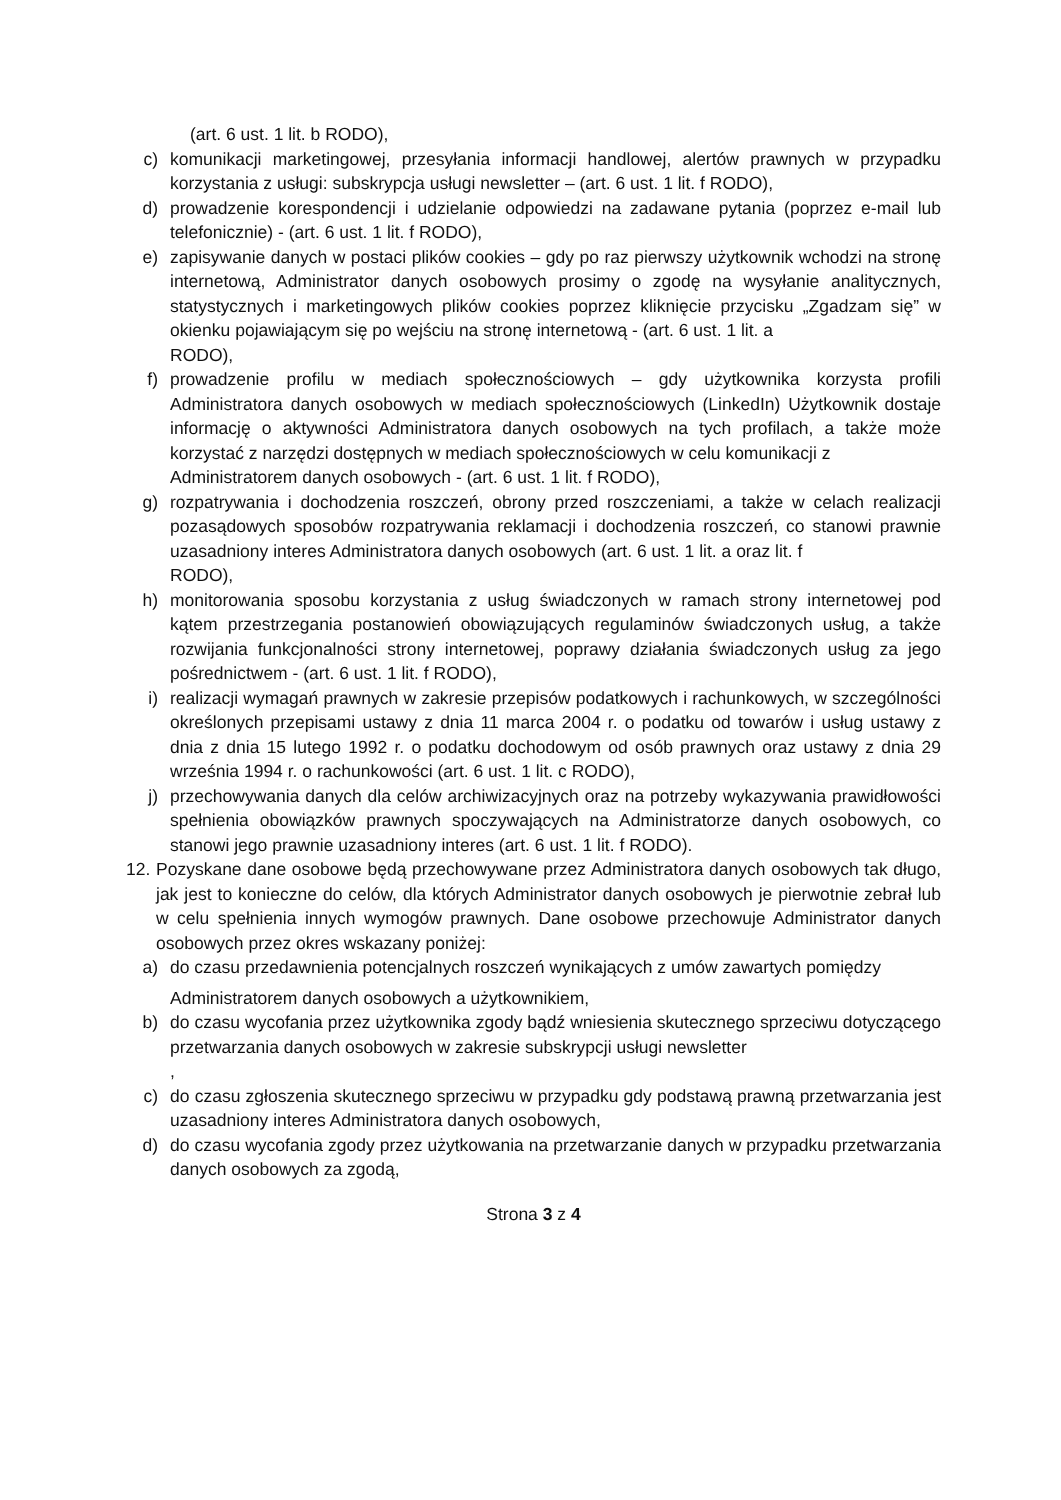(art. 6 ust. 1 lit. b RODO),
c) komunikacji marketingowej, przesyłania informacji handlowej, alertów prawnych w przypadku korzystania z usługi: subskrypcja usługi newsletter – (art. 6 ust. 1 lit. f RODO),
d) prowadzenie korespondencji i udzielanie odpowiedzi na zadawane pytania (poprzez e-mail lub telefonicznie) - (art. 6 ust. 1 lit. f RODO),
e) zapisywanie danych w postaci plików cookies – gdy po raz pierwszy użytkownik wchodzi na stronę internetową, Administrator danych osobowych prosimy o zgodę na wysyłanie analitycznych, statystycznych i marketingowych plików cookies poprzez kliknięcie przycisku „Zgadzam się” w okienku pojawiającym się po wejściu na stronę internetową - (art. 6 ust. 1 lit. a
RODO),
f) prowadzenie profilu w mediach społecznościowych – gdy użytkownika korzysta profili Administratora danych osobowych w mediach społecznościowych (LinkedIn) Użytkownik dostaje informację o aktywności Administratora danych osobowych na tych profilach, a także może korzystać z narzędzi dostępnych w mediach społecznościowych w celu komunikacji z
Administratorem danych osobowych - (art. 6 ust. 1 lit. f RODO),
g) rozpatrywania i dochodzenia roszczeń, obrony przed roszczeniami, a także w celach realizacji pozasądowych sposobów rozpatrywania reklamacji i dochodzenia roszczeń, co stanowi prawnie uzasadniony interes Administratora danych osobowych (art. 6 ust. 1 lit. a oraz lit. f
RODO),
h) monitorowania sposobu korzystania z usług świadczonych w ramach strony internetowej pod kątem przestrzegania postanowień obowiązujących regulaminów świadczonych usług, a także rozwijania funkcjonalności strony internetowej, poprawy działania świadczonych usług za jego pośrednictwem - (art. 6 ust. 1 lit. f RODO),
i) realizacji wymagań prawnych w zakresie przepisów podatkowych i rachunkowych, w szczególności określonych przepisami ustawy z dnia 11 marca 2004 r. o podatku od towarów i usług ustawy z dnia z dnia 15 lutego 1992 r. o podatku dochodowym od osób prawnych oraz ustawy z dnia 29 września 1994 r. o rachunkowości (art. 6 ust. 1 lit. c RODO),
j) przechowywania danych dla celów archiwizacyjnych oraz na potrzeby wykazywania prawidłowości spełnienia obowiązków prawnych spoczywających na Administratorze danych osobowych, co stanowi jego prawnie uzasadniony interes (art. 6 ust. 1 lit. f RODO).
12. Pozyskane dane osobowe będą przechowywane przez Administratora danych osobowych tak długo, jak jest to konieczne do celów, dla których Administrator danych osobowych je pierwotnie zebrał lub w celu spełnienia innych wymogów prawnych. Dane osobowe przechowuje Administrator danych osobowych przez okres wskazany poniżej:
a) do czasu przedawnienia potencjalnych roszczeń wynikających z umów zawartych pomiędzy
Administratorem danych osobowych a użytkownikiem,
b) do czasu wycofania przez użytkownika zgody bądź wniesienia skutecznego sprzeciwu dotyczącego przetwarzania danych osobowych w zakresie subskrypcji usługi newsletter
,
c) do czasu zgłoszenia skutecznego sprzeciwu w przypadku gdy podstawą prawną przetwarzania jest uzasadniony interes Administratora danych osobowych,
d) do czasu wycofania zgody przez użytkowania na przetwarzanie danych w przypadku przetwarzania danych osobowych za zgodą,
Strona 3 z 4